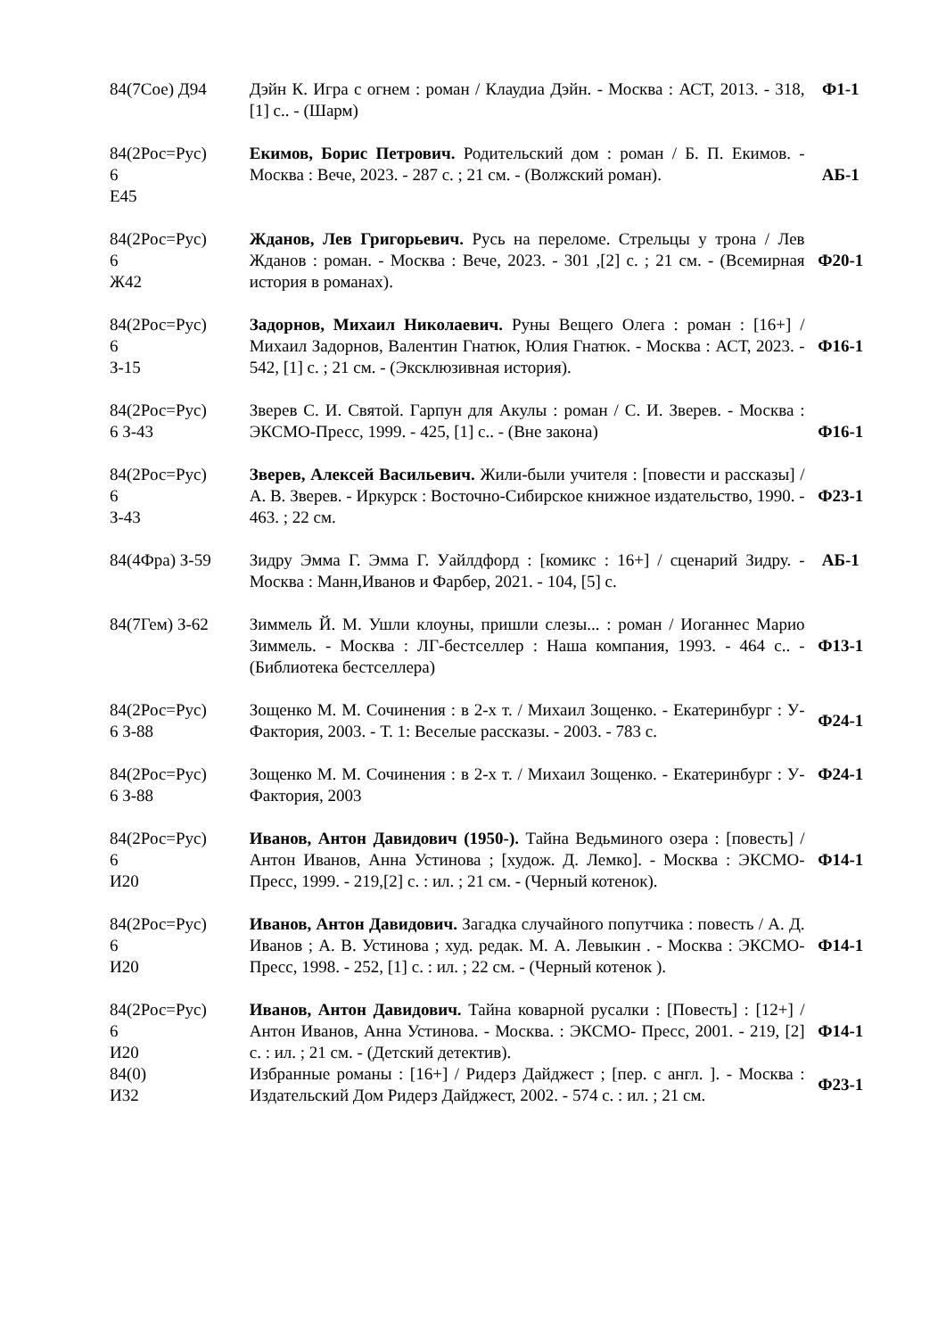| 84(7Сое) Д94 | Дэйн К. Игра с огнем : роман / Клаудиа Дэйн. - Москва : АСТ, 2013. - 318, [1] с.. - (Шарм) | Ф1-1 |
| 84(2Рос=Рус) 6 Е45 | Екимов, Борис Петрович. Родительский дом : роман / Б. П. Екимов. - Москва : Вече, 2023. - 287 с. ; 21 см. - (Волжский роман). | АБ-1 |
| 84(2Рос=Рус) 6 Ж42 | Жданов, Лев Григорьевич. Русь на переломе. Стрельцы у трона / Лев Жданов : роман. - Москва : Вече, 2023. - 301 ,[2] с. ; 21 см. - (Всемирная история в романах). | Ф20-1 |
| 84(2Рос=Рус) 6 З-15 | Задорнов, Михаил Николаевич. Руны Вещего Олега : роман : [16+] / Михаил Задорнов, Валентин Гнатюк, Юлия Гнатюк. - Москва : АСТ, 2023. - 542, [1] с. ; 21 см. - (Эксклюзивная история). | Ф16-1 |
| 84(2Рос=Рус) 6 З-43 | Зверев С. И. Святой. Гарпун для Акулы : роман / С. И. Зверев. - Москва : ЭКСМО-Пресс, 1999. - 425, [1] с.. - (Вне закона) | Ф16-1 |
| 84(2Рос=Рус) 6 З-43 | Зверев, Алексей Васильевич. Жили-были учителя : [повести и рассказы] / А. В. Зверев. - Иркурск : Восточно-Сибирское книжное издательство, 1990. - 463. ; 22 см. | Ф23-1 |
| 84(4Фра) З-59 | Зидру Эмма Г. Эмма Г. Уайлдфорд : [комикс : 16+] / сценарий Зидру. - Москва : Манн,Иванов и Фарбер, 2021. - 104, [5] с. | АБ-1 |
| 84(7Гем) З-62 | Зиммель Й. М. Ушли клоуны, пришли слезы... : роман / Иоганнес Марио Зиммель. - Москва : ЛГ-бестселлер : Наша компания, 1993. - 464 с.. - (Библиотека бестселлера) | Ф13-1 |
| 84(2Рос=Рус) 6 З-88 | Зощенко М. М. Сочинения : в 2-х т. / Михаил Зощенко. - Екатеринбург : У-Фактория, 2003. - Т. 1: Веселые рассказы. - 2003. - 783 с. | Ф24-1 |
| 84(2Рос=Рус) 6 З-88 | Зощенко М. М. Сочинения : в 2-х т. / Михаил Зощенко. - Екатеринбург : У-Фактория, 2003 | Ф24-1 |
| 84(2Рос=Рус) 6 И20 | Иванов, Антон Давидович (1950-). Тайна Ведьминого озера : [повесть] / Антон Иванов, Анна Устинова ; [худож. Д. Лемко]. - Москва : ЭКСМО-Пресс, 1999. - 219,[2] с. : ил. ; 21 см. - (Черный котенок). | Ф14-1 |
| 84(2Рос=Рус) 6 И20 | Иванов, Антон Давидович. Загадка случайного попутчика : повесть / А. Д. Иванов ; А. В. Устинова ; худ. редак. М. А. Левыкин . - Москва : ЭКСМО-Пресс, 1998. - 252, [1] с. : ил. ; 22 см. - (Черный котенок ). | Ф14-1 |
| 84(2Рос=Рус) 6 И20 | Иванов, Антон Давидович. Тайна коварной русалки : [Повесть] : [12+] / Антон Иванов, Анна Устинова. - Москва. : ЭКСМО- Пресс, 2001. - 219, [2] с. : ил. ; 21 см. - (Детский детектив). | Ф14-1 |
| 84(0) И32 | Избранные романы : [16+] / Ридерз Дайджест ; [пер. с англ. ]. - Москва : Издательский Дом Ридерз Дайджест, 2002. - 574 с. : ил. ; 21 см. | Ф23-1 |